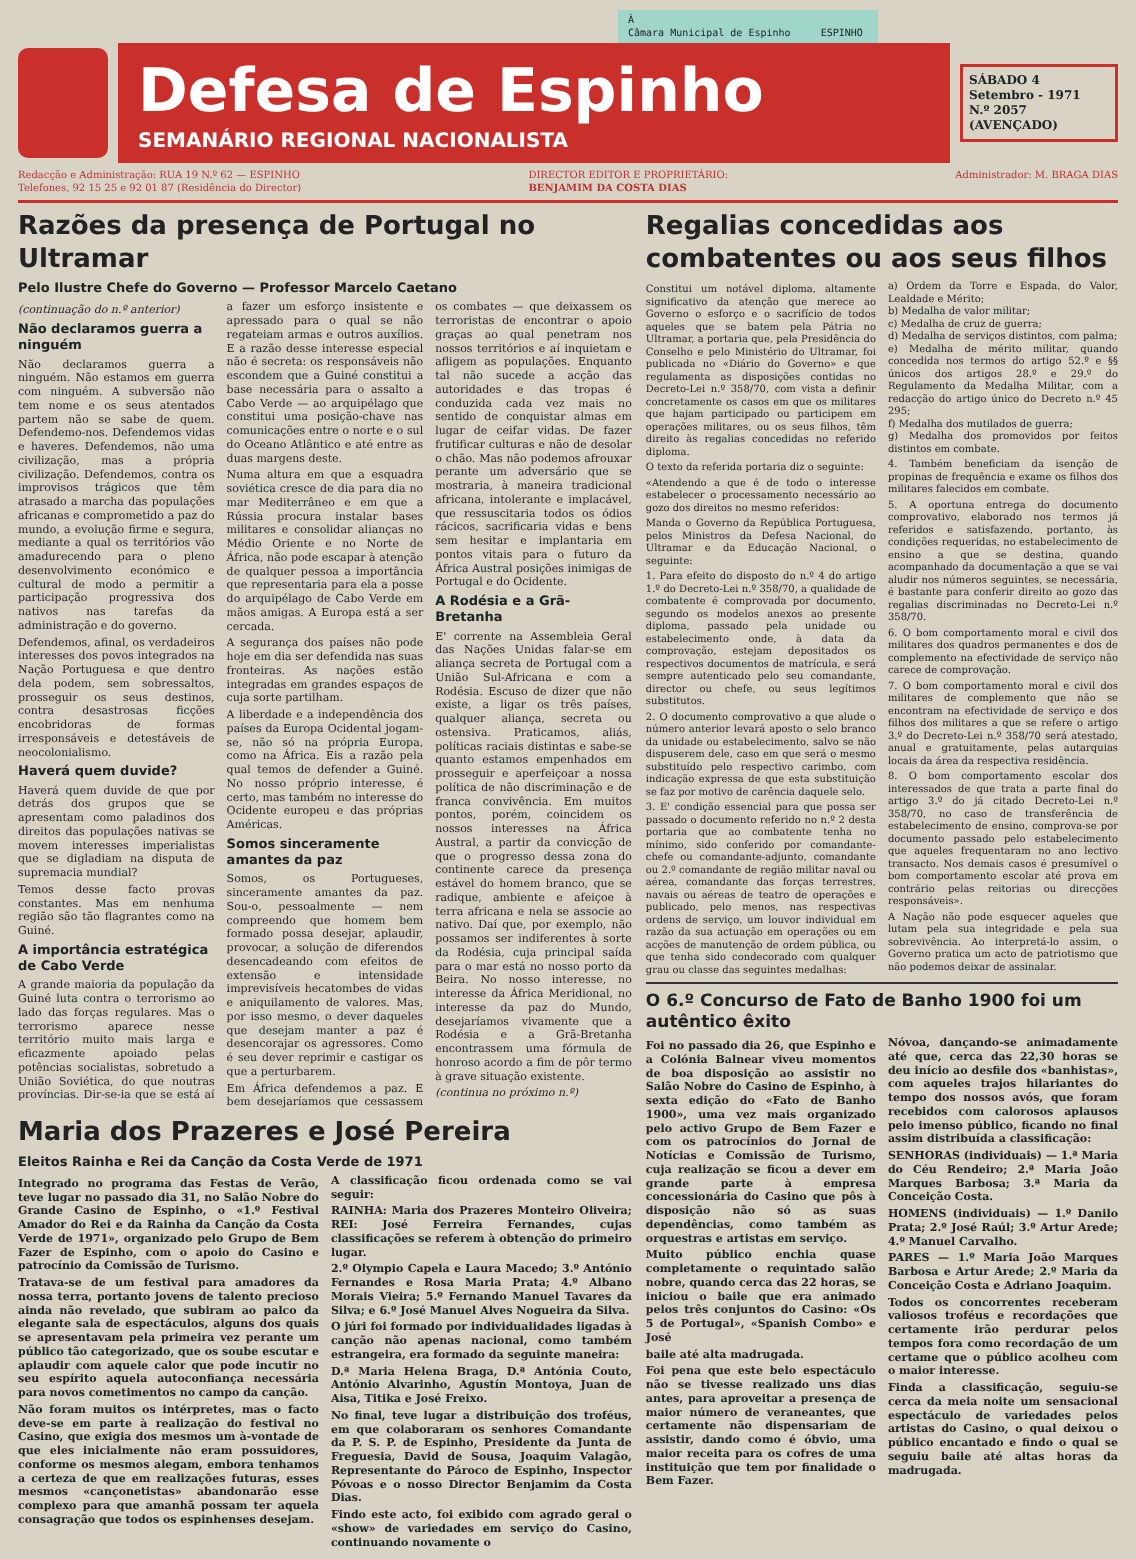À
Câmara Municipal de Espinho ESPINHO
Defesa de Espinho
SEMANÁRIO REGIONAL NACIONALISTA
SÁBADO 4
Setembro - 1971
N.º 2057
(AVENÇADO)
Redacção e Administração: RUA 19 N.º 62 — ESPINHO
Telefones, 92 15 25 e 92 01 87 (Residência do Director) DIRECTOR EDITOR E PROPRIETÁRIO:
BENJAMIM DA COSTA DIAS Administrador: M. BRAGA DIAS
Razões da presença de Portugal no Ultramar
Pelo Ilustre Chefe do Governo — Professor Marcelo Caetano
(continuação do n.º anterior)
Não declaramos guerra a ninguém
Não declaramos guerra a ninguém. Não estamos em guerra com ninguém. A subversão não tem nome e os seus atentados partem não se sabe de quem. Defendemo-nos. Defendemos vidas e haveres. Defendemos, não uma civilização, mas a própria civilização. Defendemos, contra os improvisos trágicos que têm atrasado a marcha das populações africanas e comprometido a paz do mundo, a evolução firme e segura, mediante a qual os territórios vão amadurecendo para o pleno desenvolvimento económico e cultural de modo a permitir a participação progressiva dos nativos nas tarefas da administração e do governo.
Defendemos, afinal, os verdadeiros interesses dos povos integrados na Nação Portuguesa e que dentro dela podem, sem sobressaltos, prosseguir os seus destinos, contra desastrosas ficções encobridoras de formas irresponsáveis e detestáveis de neocolonialismo.
Haverá quem duvide?
Haverá quem duvide de que por detrás dos grupos que se apresentam como paladinos dos direitos das populações nativas se movem interesses imperialistas que se digladiam na disputa de supremacia mundial?
Temos desse facto provas constantes. Mas em nenhuma região são tão flagrantes como na Guiné.
A importância estratégica de Cabo Verde
A grande maioria da população da Guiné luta contra o terrorismo ao lado das forças regulares. Mas o terrorismo aparece nesse território muito mais larga e eficazmente apoiado pelas potências socialistas, sobretudo a União Soviética, do que noutras províncias. Dir-se-ia que se está aí a fazer um esforço insistente e apressado para o qual se não regateiam armas e outros auxílios. E a razão desse interesse especial não é secreta: os responsáveis não escondem que a Guiné constitui a base necessária para o assalto a Cabo Verde — ao arquipélago que constitui uma posição-chave nas comunicações entre o norte e o sul do Oceano Atlântico e até entre as duas margens deste.
Numa altura em que a esquadra soviética cresce de dia para dia no mar Mediterrâneo e em que a Rússia procura instalar bases militares e consolidar alianças no Médio Oriente e no Norte de África, não pode escapar à atenção de qualquer pessoa a importância que representaria para ela a posse do arquipélago de Cabo Verde em mãos amigas. A Europa está a ser cercada.
A segurança dos países não pode hoje em dia ser defendida nas suas fronteiras. As nações estão integradas em grandes espaços de cuja sorte partilham.
A liberdade e a independência dos países da Europa Ocidental jogam-se, não só na própria Europa, como na África. Eis a razão pela qual temos de defender a Guiné. No nosso próprio interesse, é certo, mas também no interesse do Ocidente europeu e das próprias Américas.
Somos sinceramente amantes da paz
Somos, os Portugueses, sinceramente amantes da paz. Sou-o, pessoalmente — nem compreendo que homem bem formado possa desejar, aplaudir, provocar, a solução de diferendos desencadeando com efeitos de extensão e intensidade imprevisíveis hecatombes de vidas e aniquilamento de valores. Mas, por isso mesmo, o dever daqueles que desejam manter a paz é desencorajar os agressores. Como é seu dever reprimir e castigar os que a perturbarem.
Em África defendemos a paz. E bem desejaríamos que cessassem os combates — que deixassem os terroristas de encontrar o apoio graças ao qual penetram nos nossos territórios e aí inquietam e afligem as populações. Enquanto tal não sucede a acção das autoridades e das tropas é conduzida cada vez mais no sentido de conquistar almas em lugar de ceifar vidas. De fazer frutificar culturas e não de desolar o chão. Mas não podemos afrouxar perante um adversário que se mostraria, à maneira tradicional africana, intolerante e implacável, que ressuscitaria todos os ódios rácicos, sacrificaria vidas e bens sem hesitar e implantaria em pontos vitais para o futuro da África Austral posições inimigas de Portugal e do Ocidente.
A Rodésia e a Grã-Bretanha
E' corrente na Assembleia Geral das Nações Unidas falar-se em aliança secreta de Portugal com a União Sul-Africana e com a Rodésia. Escuso de dizer que não existe, a ligar os três países, qualquer aliança, secreta ou ostensiva. Praticamos, aliás, políticas raciais distintas e sabe-se quanto estamos empenhados em prosseguir e aperfeiçoar a nossa política de não discriminação e de franca convivência. Em muitos pontos, porém, coincidem os nossos interesses na África Austral, a partir da convicção de que o progresso dessa zona do continente carece da presença estável do homem branco, que se radique, ambiente e afeiçoe à terra africana e nela se associe ao nativo. Daí que, por exemplo, não possamos ser indiferentes à sorte da Rodésia, cuja principal saída para o mar está no nosso porto da Beira. No nosso interesse, no interesse da África Meridional, no interesse da paz do Mundo, desejaríamos vivamente que a Rodésia e a Grã-Bretanha encontrassem uma fórmula de honroso acordo a fim de pôr termo à grave situação existente.
(continua no próximo n.º)
Maria dos Prazeres e José Pereira
Eleitos Rainha e Rei da Canção da Costa Verde de 1971
Integrado no programa das Festas de Verão, teve lugar no passado dia 31, no Salão Nobre do Grande Casino de Espinho, o «1.º Festival Amador do Rei e da Rainha da Canção da Costa Verde de 1971», organizado pelo Grupo de Bem Fazer de Espinho, com o apoio do Casino e patrocínio da Comissão de Turismo.
Tratava-se de um festival para amadores da nossa terra, portanto jovens de talento precioso ainda não revelado, que subiram ao palco da elegante sala de espectáculos, alguns dos quais se apresentavam pela primeira vez perante um público tão categorizado, que os soube escutar e aplaudir com aquele calor que pode incutir no seu espírito aquela autoconfiança necessária para novos cometimentos no campo da canção.
Não foram muitos os intérpretes, mas o facto deve-se em parte à realização do festival no Casino, que exigia dos mesmos um à-vontade de que eles inicialmente não eram possuidores, conforme os mesmos alegam, embora tenhamos a certeza de que em realizações futuras, esses mesmos «cançonetistas» abandonarão esse complexo para que amanhã possam ter aquela consagração que todos os espinhenses desejam.
A classificação ficou ordenada como se vai seguir:
RAINHA: Maria dos Prazeres Monteiro Oliveira; REI: José Ferreira Fernandes, cujas classificações se referem à obtenção do primeiro lugar.
2.º Olympio Capela e Laura Macedo; 3.º António Fernandes e Rosa Maria Prata; 4.º Albano Morais Vieira; 5.º Fernando Manuel Tavares da Silva; e 6.º José Manuel Alves Nogueira da Silva.
O júri foi formado por individualidades ligadas à canção não apenas nacional, como também estrangeira, era formado da seguinte maneira:
D.ª Maria Helena Braga, D.ª Antónia Couto, António Alvarinho, Agustín Montoya, Juan de Aisa, Titika e José Freixo.
No final, teve lugar a distribuição dos troféus, em que colaboraram os senhores Comandante da P. S. P. de Espinho, Presidente da Junta de Freguesia, David de Sousa, Joaquim Valagão, Representante do Pároco de Espinho, Inspector Póvoas e o nosso Director Benjamim da Costa Dias.
Findo este acto, foi exibido com agrado geral o «show» de variedades em serviço do Casino, continuando novamente o
Regalias concedidas aos combatentes ou aos seus filhos
Constitui um notável diploma, altamente significativo da atenção que merece ao Governo o esforço e o sacrifício de todos aqueles que se batem pela Pátria no Ultramar, a portaria que, pela Presidência do Conselho e pelo Ministério do Ultramar, foi publicada no «Diário do Governo» e que regulamenta as disposições contidas no Decreto-Lei n.º 358/70, com vista a definir concretamente os casos em que os militares que hajam participado ou participem em operações militares, ou os seus filhos, têm direito às regalias concedidas no referido diploma.
O texto da referida portaria diz o seguinte:
«Atendendo a que é de todo o interesse estabelecer o processamento necessário ao gozo dos direitos no mesmo referidos:
Manda o Governo da República Portuguesa, pelos Ministros da Defesa Nacional, do Ultramar e da Educação Nacional, o seguinte:
1. Para efeito do disposto do n.º 4 do artigo 1.º do Decreto-Lei n.º 358/70, a qualidade de combatente é comprovada por documento, segundo os modelos anexos ao presente diploma, passado pela unidade ou estabelecimento onde, à data da comprovação, estejam depositados os respectivos documentos de matrícula, e será sempre autenticado pelo seu comandante, director ou chefe, ou seus legítimos substitutos.
2. O documento comprovativo a que alude o número anterior levará aposto o selo branco da unidade ou estabelecimento, salvo se não dispuserem dele, caso em que será o mesmo substituído pelo respectivo carimbo, com indicação expressa de que esta substituição se faz por motivo de carência daquele selo.
3. E' condição essencial para que possa ser passado o documento referido no n.º 2 desta portaria que ao combatente tenha no mínimo, sido conferido por comandante-chefe ou comandante-adjunto, comandante ou 2.º comandante de região militar naval ou aérea, comandante das forças terrestres, navais ou aéreas de teatro de operações e publicado, pelo menos, nas respectivas ordens de serviço, um louvor individual em razão da sua actuação em operações ou em acções de manutenção de ordem pública, ou que tenha sido condecorado com qualquer grau ou classe das seguintes medalhas:
a) Ordem da Torre e Espada, do Valor, Lealdade e Mérito;
b) Medalha de valor militar;
c) Medalha de cruz de guerra;
d) Medalha de serviços distintos, com palma;
e) Medalha de mérito militar, quando concedida nos termos do artigo 52.º e §§ únicos dos artigos 28.º e 29.º do Regulamento da Medalha Militar, com a redacção do artigo único do Decreto n.º 45 295;
f) Medalha dos mutilados de guerra;
g) Medalha dos promovidos por feitos distintos em combate.
4. Também beneficiam da isenção de propinas de frequência e exame os filhos dos militares falecidos em combate.
5. A oportuna entrega do documento comprovativo, elaborado nos termos já referidos e satisfazendo, portanto, às condições requeridas, no estabelecimento de ensino a que se destina, quando acompanhado da documentação a que se vai aludir nos números seguintes, se necessária, é bastante para conferir direito ao gozo das regalias discriminadas no Decreto-Lei n.º 358/70.
6. O bom comportamento moral e civil dos militares dos quadros permanentes e dos de complemento na efectividade de serviço não carece de comprovação.
7. O bom comportamento moral e civil dos militares de complemento que não se encontram na efectividade de serviço e dos filhos dos militares a que se refere o artigo 3.º do Decreto-Lei n.º 358/70 será atestado, anual e gratuitamente, pelas autarquias locais da área da respectiva residência.
8. O bom comportamento escolar dos interessados de que trata a parte final do artigo 3.º do já citado Decreto-Lei n.º 358/70, no caso de transferência de estabelecimento de ensino, comprova-se por documento passado pelo estabelecimento que aqueles frequentaram no ano lectivo transacto. Nos demais casos é presumível o bom comportamento escolar até prova em contrário pelas reitorias ou direcções responsáveis».
A Nação não pode esquecer aqueles que lutam pela sua integridade e pela sua sobrevivência. Ao interpretá-lo assim, o Governo pratica um acto de patriotismo que não podemos deixar de assinalar.
O 6.º Concurso de Fato de Banho 1900 foi um autêntico êxito
Foi no passado dia 26, que Espinho e a Colónia Balnear viveu momentos de boa disposição ao assistir no Salão Nobre do Casino de Espinho, à sexta edição do «Fato de Banho 1900», uma vez mais organizado pelo activo Grupo de Bem Fazer e com os patrocínios do Jornal de Notícias e Comissão de Turismo, cuja realização se ficou a dever em grande parte à empresa concessionária do Casino que pôs à disposição não só as suas dependências, como também as orquestras e artistas em serviço.
Muito público enchia quase completamente o requintado salão nobre, quando cerca das 22 horas, se iniciou o baile que era animado pelos três conjuntos do Casino: «Os 5 de Portugal», «Spanish Combo» e José
baile até alta madrugada.
Foi pena que este belo espectáculo não se tivesse realizado uns dias antes, para aproveitar a presença de maior número de veraneantes, que certamente não dispensariam de assistir, dando como é óbvio, uma maior receita para os cofres de uma instituição que tem por finalidade o Bem Fazer.
Nóvoa, dançando-se animadamente até que, cerca das 22,30 horas se deu início ao desfile dos «banhistas», com aqueles trajos hilariantes do tempo dos nossos avós, que foram recebidos com calorosos aplausos pelo imenso público, ficando no final assim distribuída a classificação:
SENHORAS (individuais) — 1.ª Maria do Céu Rendeiro; 2.ª Maria João Marques Barbosa; 3.ª Maria da Conceição Costa.
HOMENS (individuais) — 1.º Danilo Prata; 2.º José Raúl; 3.º Artur Arede; 4.º Manuel Carvalho.
PARES — 1.º Maria João Marques Barbosa e Artur Arede; 2.º Maria da Conceição Costa e Adriano Joaquim.
Todos os concorrentes receberam valiosos troféus e recordações que certamente irão perdurar pelos tempos fora como recordação de um certame que o público acolheu com o maior interesse.
Finda a classificação, seguiu-se cerca da meia noite um sensacional espectáculo de variedades pelos artistas do Casino, o qual deixou o público encantado e findo o qual se seguiu baile até altas horas da madrugada.